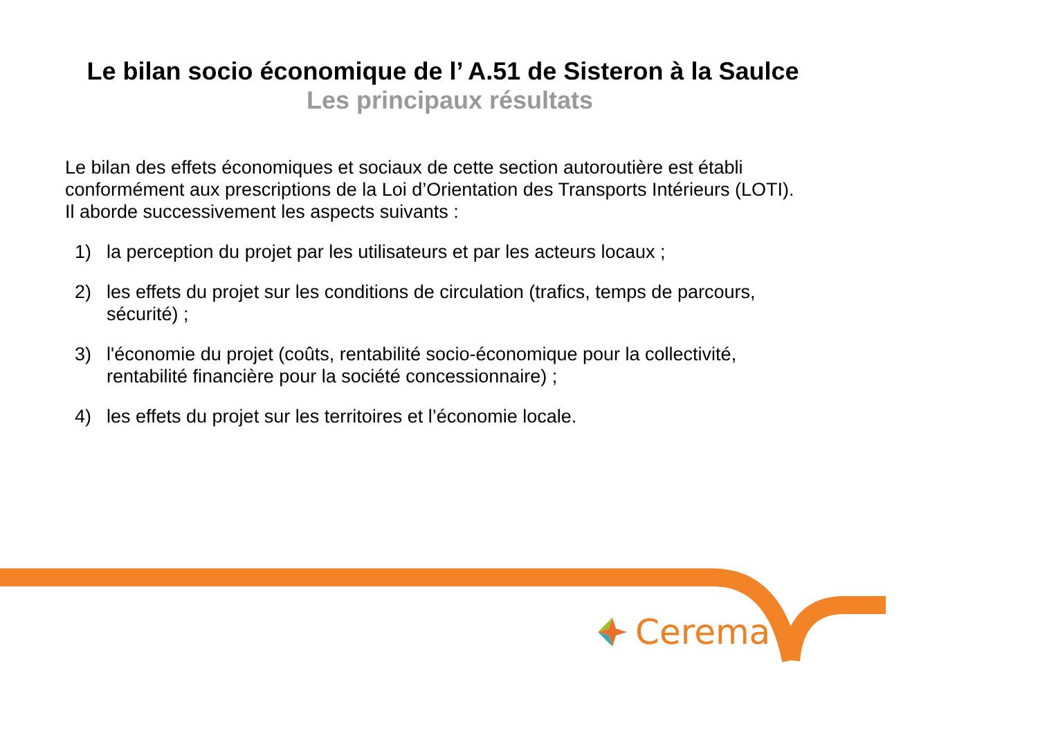Le bilan socio économique de l’ A.51 de Sisteron à la Saulce
Les principaux résultats
Le bilan des effets économiques et sociaux de cette section autoroutière est établi conformément aux prescriptions de la Loi d’Orientation des Transports Intérieurs (LOTI). Il aborde successivement les aspects suivants :
1) la perception du projet par les utilisateurs et par les acteurs locaux ;
2) les effets du projet sur les conditions de circulation (trafics, temps de parcours, sécurité) ;
3) l'économie du projet (coûts, rentabilité socio-économique pour la collectivité, rentabilité financière pour la société concessionnaire) ;
4) les effets du projet sur les territoires et l’économie locale.
Cerema